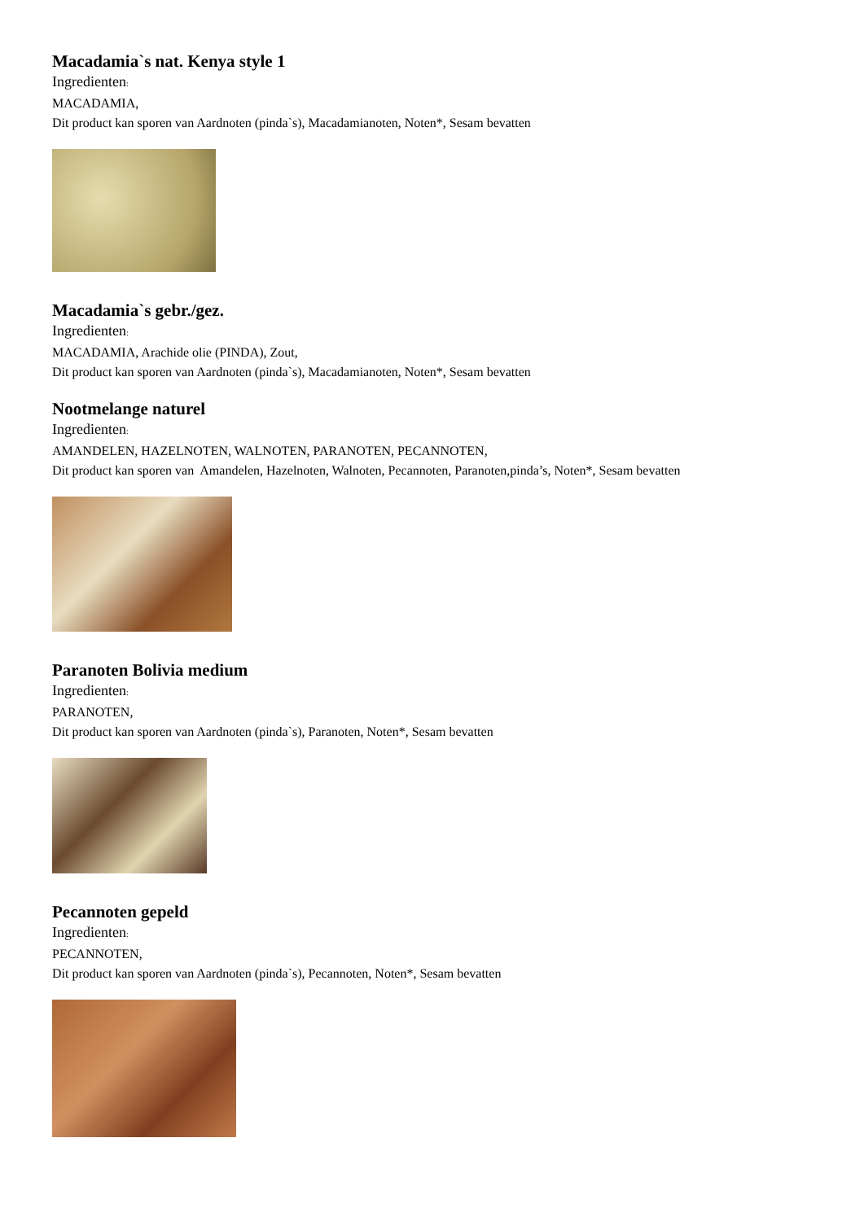Macadamia`s nat. Kenya style 1
Ingredienten:
MACADAMIA,
Dit product kan sporen van Aardnoten (pinda`s), Macadamianoten, Noten*, Sesam bevatten
Macadamia`s gebr./gez.
Ingredienten:
MACADAMIA, Arachide olie (PINDA), Zout,
Dit product kan sporen van Aardnoten (pinda`s), Macadamianoten, Noten*, Sesam bevatten
Nootmelange naturel
Ingredienten:
AMANDELEN, HAZELNOTEN, WALNOTEN, PARANOTEN, PECANNOTEN,
Dit product kan sporen van Amandelen, Hazelnoten, Walnoten, Pecannoten, Paranoten,pinda’s, Noten*, Sesam bevatten
Paranoten Bolivia medium
Ingredienten:
PARANOTEN,
Dit product kan sporen van Aardnoten (pinda`s), Paranoten, Noten*, Sesam bevatten
Pecannoten gepeld
Ingredienten:
PECANNOTEN,
Dit product kan sporen van Aardnoten (pinda`s), Pecannoten, Noten*, Sesam bevatten